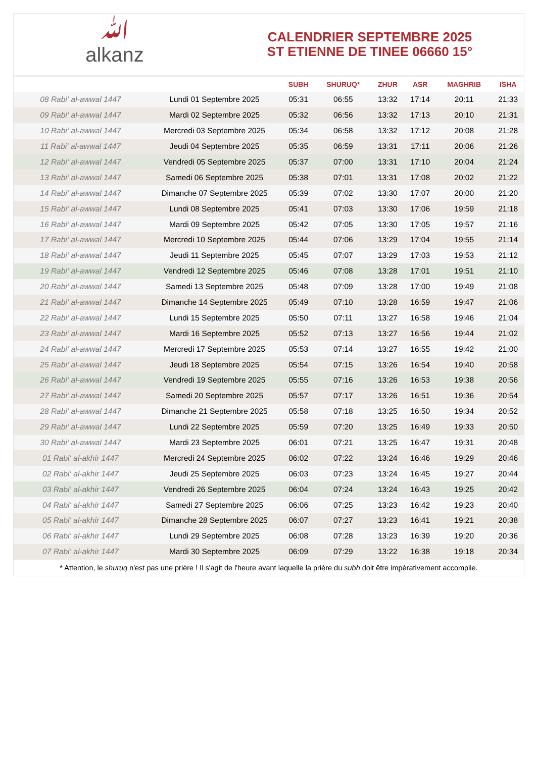ﷲalkanz
CALENDRIER SEPTEMBRE 2025
ST ETIENNE DE TINEE 06660 15°
| | | SUBH | SHURUQ* | ZHUR | ASR | MAGHRIB | ISHA |
| --- | --- | --- | --- | --- | --- | --- | --- |
| 08 Rabi‘ al-awwal 1447 | Lundi 01 Septembre 2025 | 05:31 | 06:55 | 13:32 | 17:14 | 20:11 | 21:33 |
| 09 Rabi‘ al-awwal 1447 | Mardi 02 Septembre 2025 | 05:32 | 06:56 | 13:32 | 17:13 | 20:10 | 21:31 |
| 10 Rabi‘ al-awwal 1447 | Mercredi 03 Septembre 2025 | 05:34 | 06:58 | 13:32 | 17:12 | 20:08 | 21:28 |
| 11 Rabi‘ al-awwal 1447 | Jeudi 04 Septembre 2025 | 05:35 | 06:59 | 13:31 | 17:11 | 20:06 | 21:26 |
| 12 Rabi‘ al-awwal 1447 | Vendredi 05 Septembre 2025 | 05:37 | 07:00 | 13:31 | 17:10 | 20:04 | 21:24 |
| 13 Rabi‘ al-awwal 1447 | Samedi 06 Septembre 2025 | 05:38 | 07:01 | 13:31 | 17:08 | 20:02 | 21:22 |
| 14 Rabi‘ al-awwal 1447 | Dimanche 07 Septembre 2025 | 05:39 | 07:02 | 13:30 | 17:07 | 20:00 | 21:20 |
| 15 Rabi‘ al-awwal 1447 | Lundi 08 Septembre 2025 | 05:41 | 07:03 | 13:30 | 17:06 | 19:59 | 21:18 |
| 16 Rabi‘ al-awwal 1447 | Mardi 09 Septembre 2025 | 05:42 | 07:05 | 13:30 | 17:05 | 19:57 | 21:16 |
| 17 Rabi‘ al-awwal 1447 | Mercredi 10 Septembre 2025 | 05:44 | 07:06 | 13:29 | 17:04 | 19:55 | 21:14 |
| 18 Rabi‘ al-awwal 1447 | Jeudi 11 Septembre 2025 | 05:45 | 07:07 | 13:29 | 17:03 | 19:53 | 21:12 |
| 19 Rabi‘ al-awwal 1447 | Vendredi 12 Septembre 2025 | 05:46 | 07:08 | 13:28 | 17:01 | 19:51 | 21:10 |
| 20 Rabi‘ al-awwal 1447 | Samedi 13 Septembre 2025 | 05:48 | 07:09 | 13:28 | 17:00 | 19:49 | 21:08 |
| 21 Rabi‘ al-awwal 1447 | Dimanche 14 Septembre 2025 | 05:49 | 07:10 | 13:28 | 16:59 | 19:47 | 21:06 |
| 22 Rabi‘ al-awwal 1447 | Lundi 15 Septembre 2025 | 05:50 | 07:11 | 13:27 | 16:58 | 19:46 | 21:04 |
| 23 Rabi‘ al-awwal 1447 | Mardi 16 Septembre 2025 | 05:52 | 07:13 | 13:27 | 16:56 | 19:44 | 21:02 |
| 24 Rabi‘ al-awwal 1447 | Mercredi 17 Septembre 2025 | 05:53 | 07:14 | 13:27 | 16:55 | 19:42 | 21:00 |
| 25 Rabi‘ al-awwal 1447 | Jeudi 18 Septembre 2025 | 05:54 | 07:15 | 13:26 | 16:54 | 19:40 | 20:58 |
| 26 Rabi‘ al-awwal 1447 | Vendredi 19 Septembre 2025 | 05:55 | 07:16 | 13:26 | 16:53 | 19:38 | 20:56 |
| 27 Rabi‘ al-awwal 1447 | Samedi 20 Septembre 2025 | 05:57 | 07:17 | 13:26 | 16:51 | 19:36 | 20:54 |
| 28 Rabi‘ al-awwal 1447 | Dimanche 21 Septembre 2025 | 05:58 | 07:18 | 13:25 | 16:50 | 19:34 | 20:52 |
| 29 Rabi‘ al-awwal 1447 | Lundi 22 Septembre 2025 | 05:59 | 07:20 | 13:25 | 16:49 | 19:33 | 20:50 |
| 30 Rabi‘ al-awwal 1447 | Mardi 23 Septembre 2025 | 06:01 | 07:21 | 13:25 | 16:47 | 19:31 | 20:48 |
| 01 Rabi‘ al-akhir 1447 | Mercredi 24 Septembre 2025 | 06:02 | 07:22 | 13:24 | 16:46 | 19:29 | 20:46 |
| 02 Rabi‘ al-akhir 1447 | Jeudi 25 Septembre 2025 | 06:03 | 07:23 | 13:24 | 16:45 | 19:27 | 20:44 |
| 03 Rabi‘ al-akhir 1447 | Vendredi 26 Septembre 2025 | 06:04 | 07:24 | 13:24 | 16:43 | 19:25 | 20:42 |
| 04 Rabi‘ al-akhir 1447 | Samedi 27 Septembre 2025 | 06:06 | 07:25 | 13:23 | 16:42 | 19:23 | 20:40 |
| 05 Rabi‘ al-akhir 1447 | Dimanche 28 Septembre 2025 | 06:07 | 07:27 | 13:23 | 16:41 | 19:21 | 20:38 |
| 06 Rabi‘ al-akhir 1447 | Lundi 29 Septembre 2025 | 06:08 | 07:28 | 13:23 | 16:39 | 19:20 | 20:36 |
| 07 Rabi‘ al-akhir 1447 | Mardi 30 Septembre 2025 | 06:09 | 07:29 | 13:22 | 16:38 | 19:18 | 20:34 |
* Attention, le shuruq n'est pas une prière ! Il s'agit de l'heure avant laquelle la prière du subh doit être impérativement accomplie.